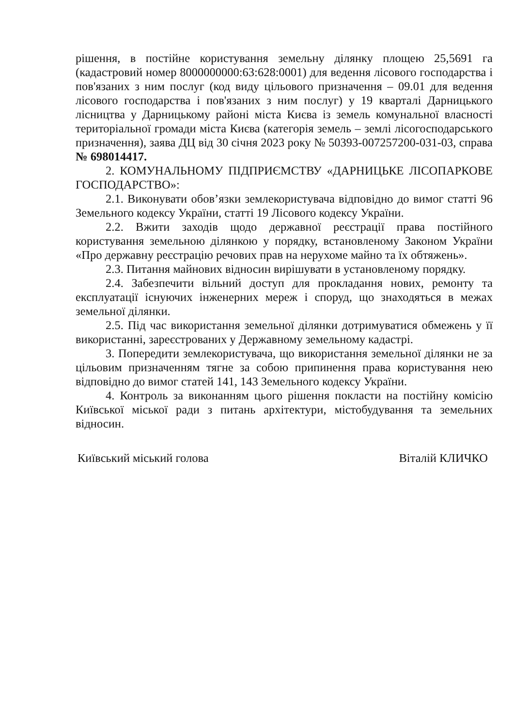рішення, в постійне користування земельну ділянку площею 25,5691 га (кадастровий номер 8000000000:63:628:0001) для ведення лісового господарства і пов'язаних з ним послуг (код виду цільового призначення – 09.01 для ведення лісового господарства і пов'язаних з ним послуг) у 19 кварталі Дарницького лісництва у Дарницькому районі міста Києва із земель комунальної власності територіальної громади міста Києва (категорія земель – землі лісогосподарського призначення), заява ДЦ від 30 січня 2023 року № 50393-007257200-031-03, справа № 698014417.
2. КОМУНАЛЬНОМУ ПІДПРИЄМСТВУ «ДАРНИЦЬКЕ ЛІСОПАРКОВЕ ГОСПОДАРСТВО»:
2.1. Виконувати обов’язки землекористувача відповідно до вимог статті 96 Земельного кодексу України, статті 19 Лісового кодексу України.
2.2. Вжити заходів щодо державної реєстрації права постійного користування земельною ділянкою у порядку, встановленому Законом України «Про державну реєстрацію речових прав на нерухоме майно та їх обтяжень».
2.3. Питання майнових відносин вирішувати в установленому порядку.
2.4. Забезпечити вільний доступ для прокладання нових, ремонту та експлуатації існуючих інженерних мереж і споруд, що знаходяться в межах земельної ділянки.
2.5. Під час використання земельної ділянки дотримуватися обмежень у її використанні, зареєстрованих у Державному земельному кадастрі.
3. Попередити землекористувача, що використання земельної ділянки не за цільовим призначенням тягне за собою припинення права користування нею відповідно до вимог статей 141, 143 Земельного кодексу України.
4. Контроль за виконанням цього рішення покласти на постійну комісію Київської міської ради з питань архітектури, містобудування та земельних відносин.
Київський міський голова Віталій КЛИЧКО